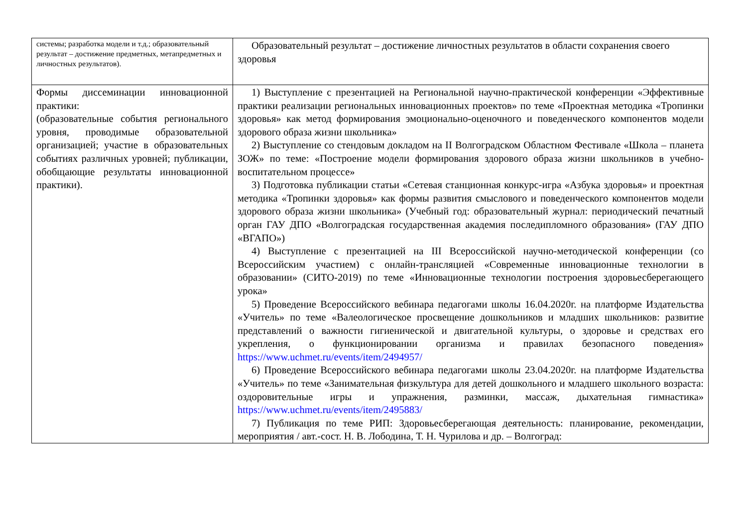| системы; разработка модели и т.д.; образовательный результат – достижение предметных, метапредметных и личностных результатов). | Образовательный результат – достижение личностных результатов в области сохранения своего здоровья |
| Формы диссеминации инновационной практики: (образовательные события регионального уровня, проводимые образовательной организацией; участие в образовательных событиях различных уровней; публикации, обобщающие результаты инновационной практики). | 1) Выступление с презентацией на Региональной научно-практической конференции «Эффективные практики реализации региональных инновационных проектов» по теме «Проектная методика «Тропинки здоровья» как метод формирования эмоционально-оценочного и поведенческого компонентов модели здорового образа жизни школьника» 2) Выступление со стендовым докладом на II Волгоградском Областном Фестивале «Школа – планета ЗОЖ» по теме: «Построение модели формирования здорового образа жизни школьников в учебно-воспитательном процессе» 3) Подготовка публикации статьи «Сетевая станционная конкурс-игра «Азбука здоровья» и проектная методика «Тропинки здоровья» как формы развития смыслового и поведенческого компонентов модели здорового образа жизни школьника» (Учебный год: образовательный журнал: периодический печатный орган ГАУ ДПО «Волгоградская государственная академия последипломного образования» (ГАУ ДПО «ВГАПО») 4) Выступление с презентацией на III Всероссийской научно-методической конференции (со Всероссийским участием) с онлайн-трансляцией «Современные инновационные технологии в образовании» (СИТО-2019) по теме «Инновационные технологии построения здоровьесберегающего урока» 5) Проведение Всероссийского вебинара педагогами школы 16.04.2020г. на платформе Издательства «Учитель» по теме «Валеологическое просвещение дошкольников и младших школьников: развитие представлений о важности гигиенической и двигательной культуры, о здоровье и средствах его укрепления, о функционировании организма и правилах безопасного поведения» https://www.uchmet.ru/events/item/2494957/ 6) Проведение Всероссийского вебинара педагогами школы 23.04.2020г. на платформе Издательства «Учитель» по теме «Занимательная физкультура для детей дошкольного и младшего школьного возраста: оздоровительные игры и упражнения, разминки, массаж, дыхательная гимнастика» https://www.uchmet.ru/events/item/2495883/ 7) Публикация по теме РИП: Здоровьесберегающая деятельность: планирование, рекомендации, мероприятия / авт.-сост. Н. В. Лободина, Т. Н. Чурилова и др. – Волгоград: |